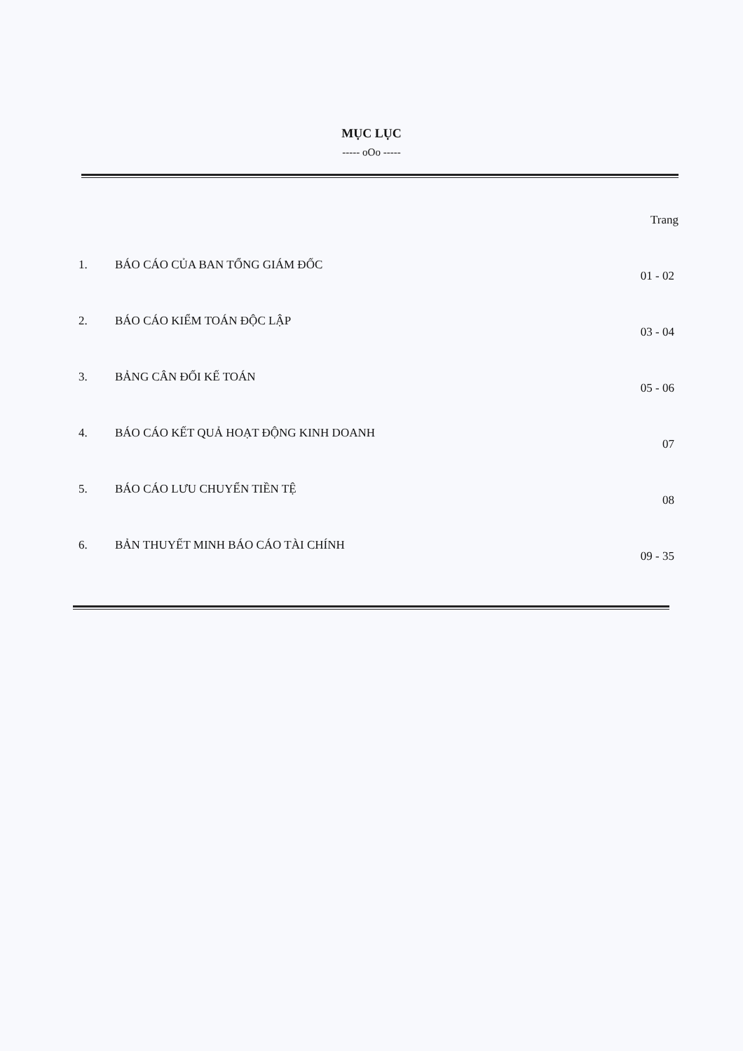MỤC LỤC
----- oOo -----
Trang
1. BÁO CÁO CỦA BAN TỔNG GIÁM ĐỐC
01 - 02
2. BÁO CÁO KIỂM TOÁN ĐỘC LẬP
03 - 04
3. BẢNG CÂN ĐỐI KẾ TOÁN
05 - 06
4. BÁO CÁO KẾT QUẢ HOẠT ĐỘNG KINH DOANH
07
5. BÁO CÁO LƯU CHUYỂN TIỀN TỆ
08
6. BẢN THUYẾT MINH BÁO CÁO TÀI CHÍNH
09 - 35